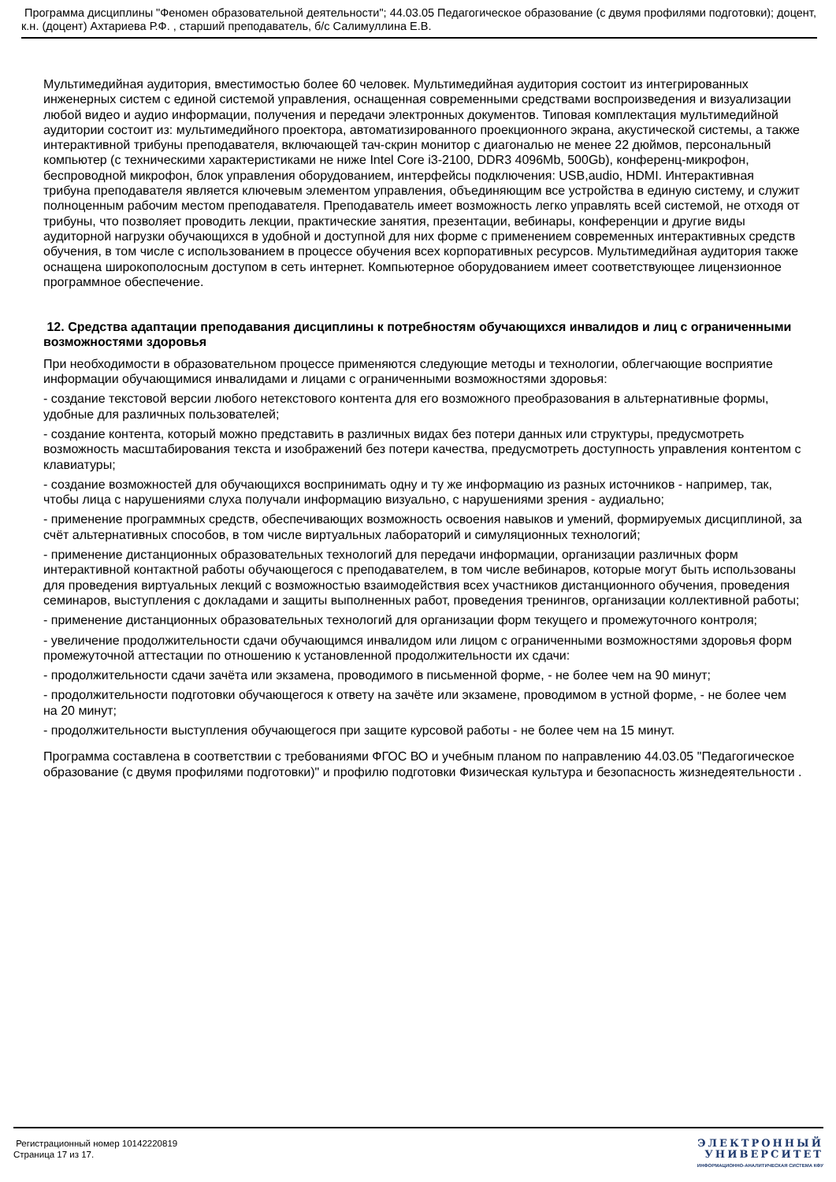Программа дисциплины "Феномен образовательной деятельности"; 44.03.05 Педагогическое образование (с двумя профилями подготовки); доцент, к.н. (доцент) Ахтариева Р.Ф. , старший преподаватель, б/с Салимуллина Е.В.
Мультимедийная аудитория, вместимостью более 60 человек. Мультимедийная аудитория состоит из интегрированных инженерных систем с единой системой управления, оснащенная современными средствами воспроизведения и визуализации любой видео и аудио информации, получения и передачи электронных документов. Типовая комплектация мультимедийной аудитории состоит из: мультимедийного проектора, автоматизированного проекционного экрана, акустической системы, а также интерактивной трибуны преподавателя, включающей тач-скрин монитор с диагональю не менее 22 дюймов, персональный компьютер (с техническими характеристиками не ниже Intel Core i3-2100, DDR3 4096Mb, 500Gb), конференц-микрофон, беспроводной микрофон, блок управления оборудованием, интерфейсы подключения: USB,audio, HDMI. Интерактивная трибуна преподавателя является ключевым элементом управления, объединяющим все устройства в единую систему, и служит полноценным рабочим местом преподавателя. Преподаватель имеет возможность легко управлять всей системой, не отходя от трибуны, что позволяет проводить лекции, практические занятия, презентации, вебинары, конференции и другие виды аудиторной нагрузки обучающихся в удобной и доступной для них форме с применением современных интерактивных средств обучения, в том числе с использованием в процессе обучения всех корпоративных ресурсов. Мультимедийная аудитория также оснащена широкополосным доступом в сеть интернет. Компьютерное оборудованием имеет соответствующее лицензионное программное обеспечение.
12. Средства адаптации преподавания дисциплины к потребностям обучающихся инвалидов и лиц с ограниченными возможностями здоровья
При необходимости в образовательном процессе применяются следующие методы и технологии, облегчающие восприятие информации обучающимися инвалидами и лицами с ограниченными возможностями здоровья:
- создание текстовой версии любого нетекстового контента для его возможного преобразования в альтернативные формы, удобные для различных пользователей;
- создание контента, который можно представить в различных видах без потери данных или структуры, предусмотреть возможность масштабирования текста и изображений без потери качества, предусмотреть доступность управления контентом с клавиатуры;
- создание возможностей для обучающихся воспринимать одну и ту же информацию из разных источников - например, так, чтобы лица с нарушениями слуха получали информацию визуально, с нарушениями зрения - аудиально;
- применение программных средств, обеспечивающих возможность освоения навыков и умений, формируемых дисциплиной, за счёт альтернативных способов, в том числе виртуальных лабораторий и симуляционных технологий;
- применение дистанционных образовательных технологий для передачи информации, организации различных форм интерактивной контактной работы обучающегося с преподавателем, в том числе вебинаров, которые могут быть использованы для проведения виртуальных лекций с возможностью взаимодействия всех участников дистанционного обучения, проведения семинаров, выступления с докладами и защиты выполненных работ, проведения тренингов, организации коллективной работы;
- применение дистанционных образовательных технологий для организации форм текущего и промежуточного контроля;
- увеличение продолжительности сдачи обучающимся инвалидом или лицом с ограниченными возможностями здоровья форм промежуточной аттестации по отношению к установленной продолжительности их сдачи:
- продолжительности сдачи зачёта или экзамена, проводимого в письменной форме, - не более чем на 90 минут;
- продолжительности подготовки обучающегося к ответу на зачёте или экзамене, проводимом в устной форме, - не более чем на 20 минут;
- продолжительности выступления обучающегося при защите курсовой работы - не более чем на 15 минут.
Программа составлена в соответствии с требованиями ФГОС ВО и учебным планом по направлению 44.03.05 "Педагогическое образование (с двумя профилями подготовки)" и профилю подготовки Физическая культура и безопасность жизнедеятельности .
Регистрационный номер 10142220819
Страница 17 из 17.
ЭЛЕКТРОННЫЙ
УНИВЕРСИТЕТ
ИНФОРМАЦИОННО-АНАЛИТИЧЕСКАЯ СИСТЕМА КФУ